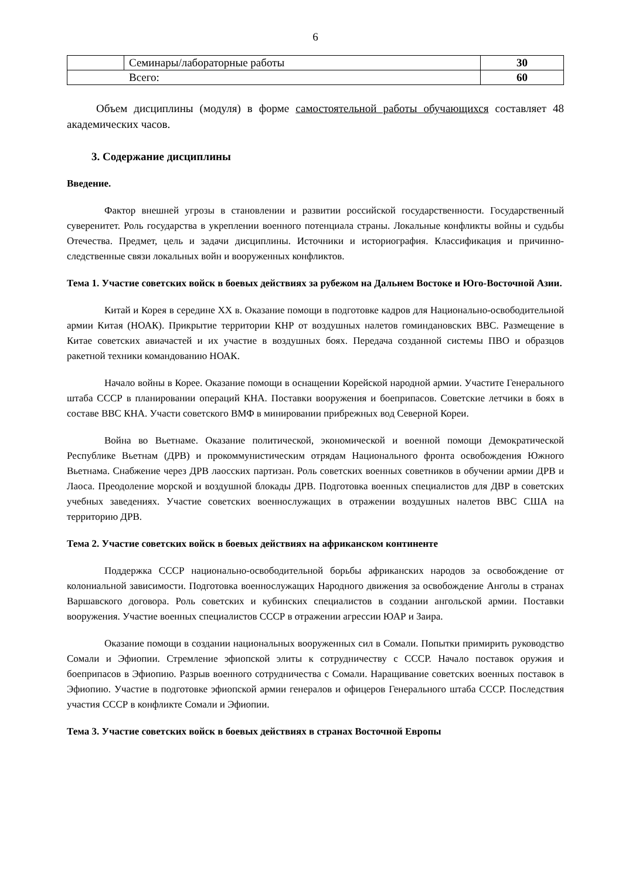6
| | Семинары/лабораторные работы | 30 |
| Всего: | | 60 |
Объем дисциплины (модуля) в форме самостоятельной работы обучающихся составляет 48 академических часов.
3. Содержание дисциплины
Введение.
Фактор внешней угрозы в становлении и развитии российской государственности. Государственный суверенитет. Роль государства в укреплении военного потенциала страны. Локальные конфликты войны и судьбы Отечества. Предмет, цель и задачи дисциплины. Источники и историография. Классификация и причинно-следственные связи локальных войн и вооруженных конфликтов.
Тема 1. Участие советских войск в боевых действиях за рубежом на Дальнем Востоке и Юго-Восточной Азии.
Китай и Корея в середине XX в. Оказание помощи в подготовке кадров для Национально-освободительной армии Китая (НОАК). Прикрытие территории КНР от воздушных налетов гоминдановских ВВС. Размещение в Китае советских авиачастей и их участие в воздушных боях. Передача созданной системы ПВО и образцов ракетной техники командованию НОАК.
Начало войны в Корее. Оказание помощи в оснащении Корейской народной армии. Участите Генерального штаба СССР в планировании операций КНА. Поставки вооружения и боеприпасов. Советские летчики в боях в составе ВВС КНА. Участи советского ВМФ в минировании прибрежных вод Северной Кореи.
Война во Вьетнаме. Оказание политической, экономической и военной помощи Демократической Республике Вьетнам (ДРВ) и прокоммунистическим отрядам Национального фронта освобождения Южного Вьетнама. Снабжение через ДРВ лаосских партизан. Роль советских военных советников в обучении армии ДРВ и Лаоса. Преодоление морской и воздушной блокады ДРВ. Подготовка военных специалистов для ДВР в советских учебных заведениях. Участие советских военнослужащих в отражении воздушных налетов ВВС США на территорию ДРВ.
Тема 2. Участие советских войск в боевых действиях на африканском континенте
Поддержка СССР национально-освободительной борьбы африканских народов за освобождение от колониальной зависимости. Подготовка военнослужащих Народного движения за освобождение Анголы в странах Варшавского договора. Роль советских и кубинских специалистов в создании ангольской армии. Поставки вооружения. Участие военных специалистов СССР в отражении агрессии ЮАР и Заира.
Оказание помощи в создании национальных вооруженных сил в Сомали. Попытки примирить руководство Сомали и Эфиопии. Стремление эфиопской элиты к сотрудничеству с СССР. Начало поставок оружия и боеприпасов в Эфиопию. Разрыв военного сотрудничества с Сомали. Наращивание советских военных поставок в Эфиопию. Участие в подготовке эфиопской армии генералов и офицеров Генерального штаба СССР. Последствия участия СССР в конфликте Сомали и Эфиопии.
Тема 3. Участие советских войск в боевых действиях в странах Восточной Европы